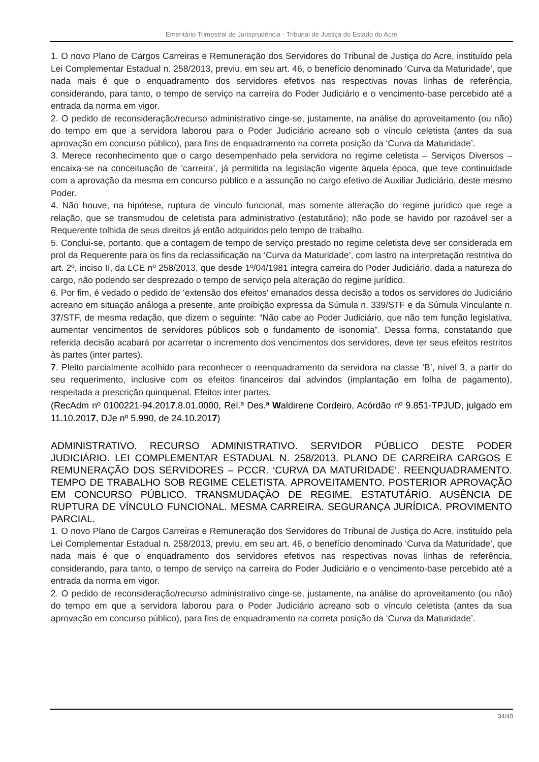Ementário Trimestral de Jurisprudência - Tribunal de Justiça do Estado do Acre
1. O novo Plano de Cargos Carreiras e Remuneração dos Servidores do Tribunal de Justiça do Acre, instituído pela Lei Complementar Estadual n. 258/2013, previu, em seu art. 46, o benefício denominado ‘Curva da Maturidade’, que nada mais é que o enquadramento dos servidores efetivos nas respectivas novas linhas de referência, considerando, para tanto, o tempo de serviço na carreira do Poder Judiciário e o vencimento-base percebido até a entrada da norma em vigor.
2. O pedido de reconsideração/recurso administrativo cinge-se, justamente, na análise do aproveitamento (ou não) do tempo em que a servidora laborou para o Poder Judiciário acreano sob o vínculo celetista (antes da sua aprovação em concurso público), para fins de enquadramento na correta posição da ‘Curva da Maturidade’.
3. Merece reconhecimento que o cargo desempenhado pela servidora no regime celetista – Serviços Diversos – encaixa-se na conceituação de ‘carreira’, já permitida na legislação vigente àquela época, que teve continuidade com a aprovação da mesma em concurso público e a assunção no cargo efetivo de Auxiliar Judiciário, deste mesmo Poder.
4. Não houve, na hipótese, ruptura de vínculo funcional, mas somente alteração do regime jurídico que rege a relação, que se transmudou de celetista para administrativo (estatutário); não pode se havido por razoável ser a Requerente tolhida de seus direitos já então adquiridos pelo tempo de trabalho.
5. Conclui-se, portanto, que a contagem de tempo de serviço prestado no regime celetista deve ser considerada em prol da Requerente para os fins da reclassificação na ‘Curva da Maturidade’, com lastro na interpretação restritiva do art. 2º, inciso II, da LCE nº 258/2013, que desde 1º/04/1981 integra carreira do Poder Judiciário, dada a natureza do cargo, não podendo ser desprezado o tempo de serviço pela alteração do regime jurídico.
6. Por fim, é vedado o pedido de ‘extensão dos efeitos’ emanados dessa decisão a todos os servidores do Judiciário acreano em situação análoga a presente, ante proibição expressa da Súmula n. 339/STF e da Súmula Vinculante n. 37/STF, de mesma redação, que dizem o seguinte: “Não cabe ao Poder Judiciário, que não tem função legislativa, aumentar vencimentos de servidores públicos sob o fundamento de isonomia”. Dessa forma, constatando que referida decisão acabará por acarretar o incremento dos vencimentos dos servidores, deve ter seus efeitos restritos às partes (inter partes).
7. Pleito parcialmente acolhido para reconhecer o reenquadramento da servidora na classe ‘B’, nível 3, a partir do seu requerimento, inclusive com os efeitos financeiros daí advindos (implantação em folha de pagamento), respeitada a prescrição quinquenal. Efeitos inter partes.
(RecAdm nº 0100221-94.2017.8.01.0000, Rel.ª Des.ª Waldirene Cordeiro, Acórdão nº 9.851-TPJUD, julgado em 11.10.2017, DJe nº 5.990, de 24.10.2017)
ADMINISTRATIVO. RECURSO ADMINISTRATIVO. SERVIDOR PÚBLICO DESTE PODER JUDICIÁRIO. LEI COMPLEMENTAR ESTADUAL N. 258/2013. PLANO DE CARREIRA CARGOS E REMUNERAÇÃO DOS SERVIDORES – PCCR. ‘CURVA DA MATURIDADE’. REENQUADRAMENTO. TEMPO DE TRABALHO SOB REGIME CELETISTA. APROVEITAMENTO. POSTERIOR APROVAÇÃO EM CONCURSO PÚBLICO. TRANSMUDAÇÃO DE REGIME. ESTATUTÁRIO. AUSÊNCIA DE RUPTURA DE VÍNCULO FUNCIONAL. MESMA CARREIRA. SEGURANÇA JURÍDICA. PROVIMENTO PARCIAL.
1. O novo Plano de Cargos Carreiras e Remuneração dos Servidores do Tribunal de Justiça do Acre, instituído pela Lei Complementar Estadual n. 258/2013, previu, em seu art. 46, o benefício denominado ‘Curva da Maturidade’, que nada mais é que o enquadramento dos servidores efetivos nas respectivas novas linhas de referência, considerando, para tanto, o tempo de serviço na carreira do Poder Judiciário e o vencimento-base percebido até a entrada da norma em vigor.
2. O pedido de reconsideração/recurso administrativo cinge-se, justamente, na análise do aproveitamento (ou não) do tempo em que a servidora laborou para o Poder Judiciário acreano sob o vínculo celetista (antes da sua aprovação em concurso público), para fins de enquadramento na correta posição da ‘Curva da Maturidade’.
34/40